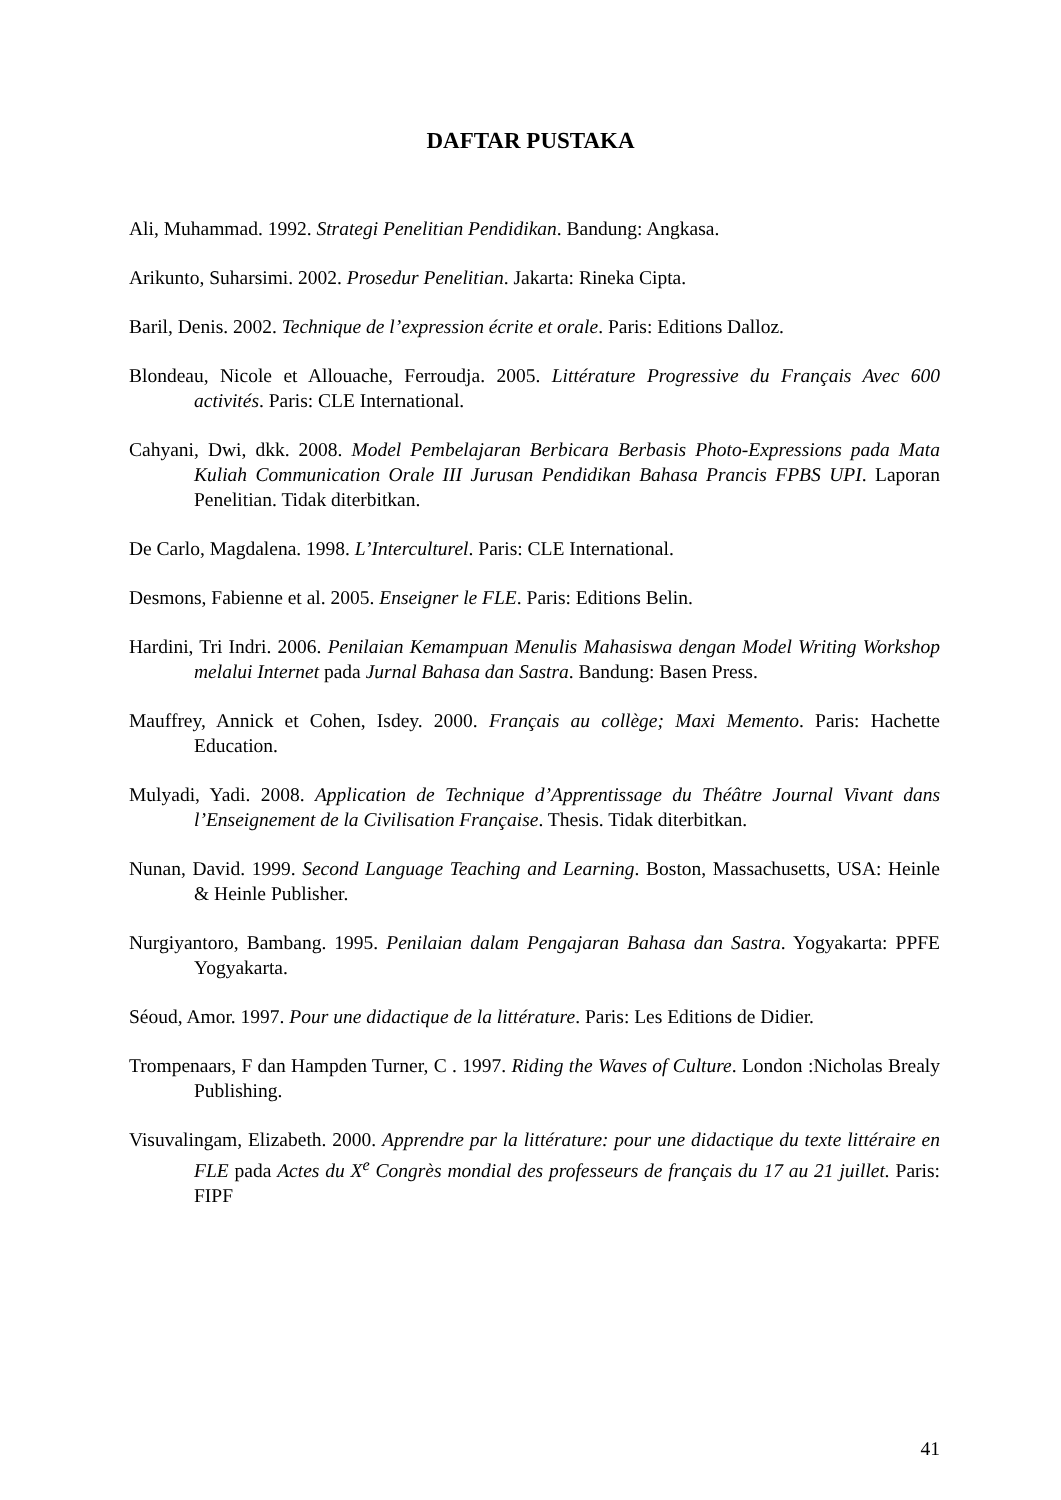DAFTAR PUSTAKA
Ali, Muhammad. 1992. Strategi Penelitian Pendidikan. Bandung: Angkasa.
Arikunto, Suharsimi. 2002. Prosedur Penelitian. Jakarta: Rineka Cipta.
Baril, Denis. 2002. Technique de l’expression écrite et orale. Paris: Editions Dalloz.
Blondeau, Nicole et Allouache, Ferroudja. 2005. Littérature Progressive du Français Avec 600 activités. Paris: CLE International.
Cahyani, Dwi, dkk. 2008. Model Pembelajaran Berbicara Berbasis Photo-Expressions pada Mata Kuliah Communication Orale III Jurusan Pendidikan Bahasa Prancis FPBS UPI. Laporan Penelitian. Tidak diterbitkan.
De Carlo, Magdalena. 1998. L’Interculturel. Paris: CLE International.
Desmons, Fabienne et al. 2005. Enseigner le FLE. Paris: Editions Belin.
Hardini, Tri Indri. 2006. Penilaian Kemampuan Menulis Mahasiswa dengan Model Writing Workshop melalui Internet pada Jurnal Bahasa dan Sastra. Bandung: Basen Press.
Mauffrey, Annick et Cohen, Isdey. 2000. Français au collège; Maxi Memento. Paris: Hachette Education.
Mulyadi, Yadi. 2008. Application de Technique d’Apprentissage du Théâtre Journal Vivant dans l’Enseignement de la Civilisation Française. Thesis. Tidak diterbitkan.
Nunan, David. 1999. Second Language Teaching and Learning. Boston, Massachusetts, USA: Heinle & Heinle Publisher.
Nurgiyantoro, Bambang. 1995. Penilaian dalam Pengajaran Bahasa dan Sastra. Yogyakarta: PPFE Yogyakarta.
Séoud, Amor. 1997. Pour une didactique de la littérature. Paris: Les Editions de Didier.
Trompenaars, F dan Hampden Turner, C . 1997. Riding the Waves of Culture. London :Nicholas Brealy Publishing.
Visuvalingam, Elizabeth. 2000. Apprendre par la littérature: pour une didactique du texte littéraire en FLE pada Actes du X<sup>e</sup> Congrès mondial des professeurs de français du 17 au 21 juillet. Paris: FIPF
41